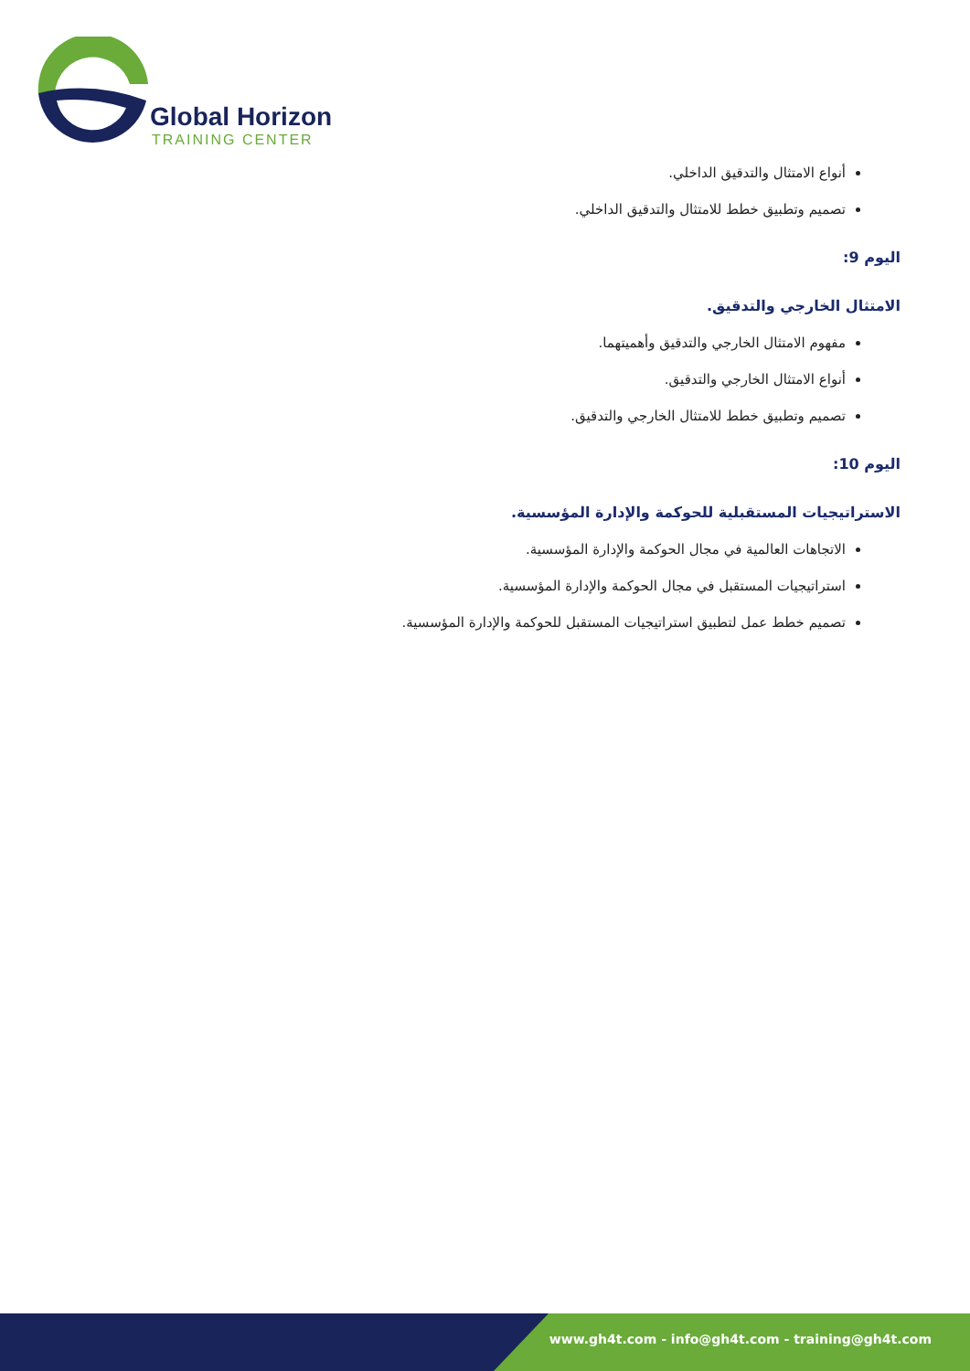Global Horizon
TRAINING CENTER
أنواع الامتثال والتدقيق الداخلي.
تصميم وتطبيق خطط للامتثال والتدقيق الداخلي.
اليوم 9:
الامتثال الخارجي والتدقيق.
مفهوم الامتثال الخارجي والتدقيق وأهميتهما.
أنواع الامتثال الخارجي والتدقيق.
تصميم وتطبيق خطط للامتثال الخارجي والتدقيق.
اليوم 10:
الاستراتيجيات المستقبلية للحوكمة والإدارة المؤسسية.
الاتجاهات العالمية في مجال الحوكمة والإدارة المؤسسية.
استراتيجيات المستقبل في مجال الحوكمة والإدارة المؤسسية.
تصميم خطط عمل لتطبيق استراتيجيات المستقبل للحوكمة والإدارة المؤسسية.
www.gh4t.com - info@gh4t.com - training@gh4t.com